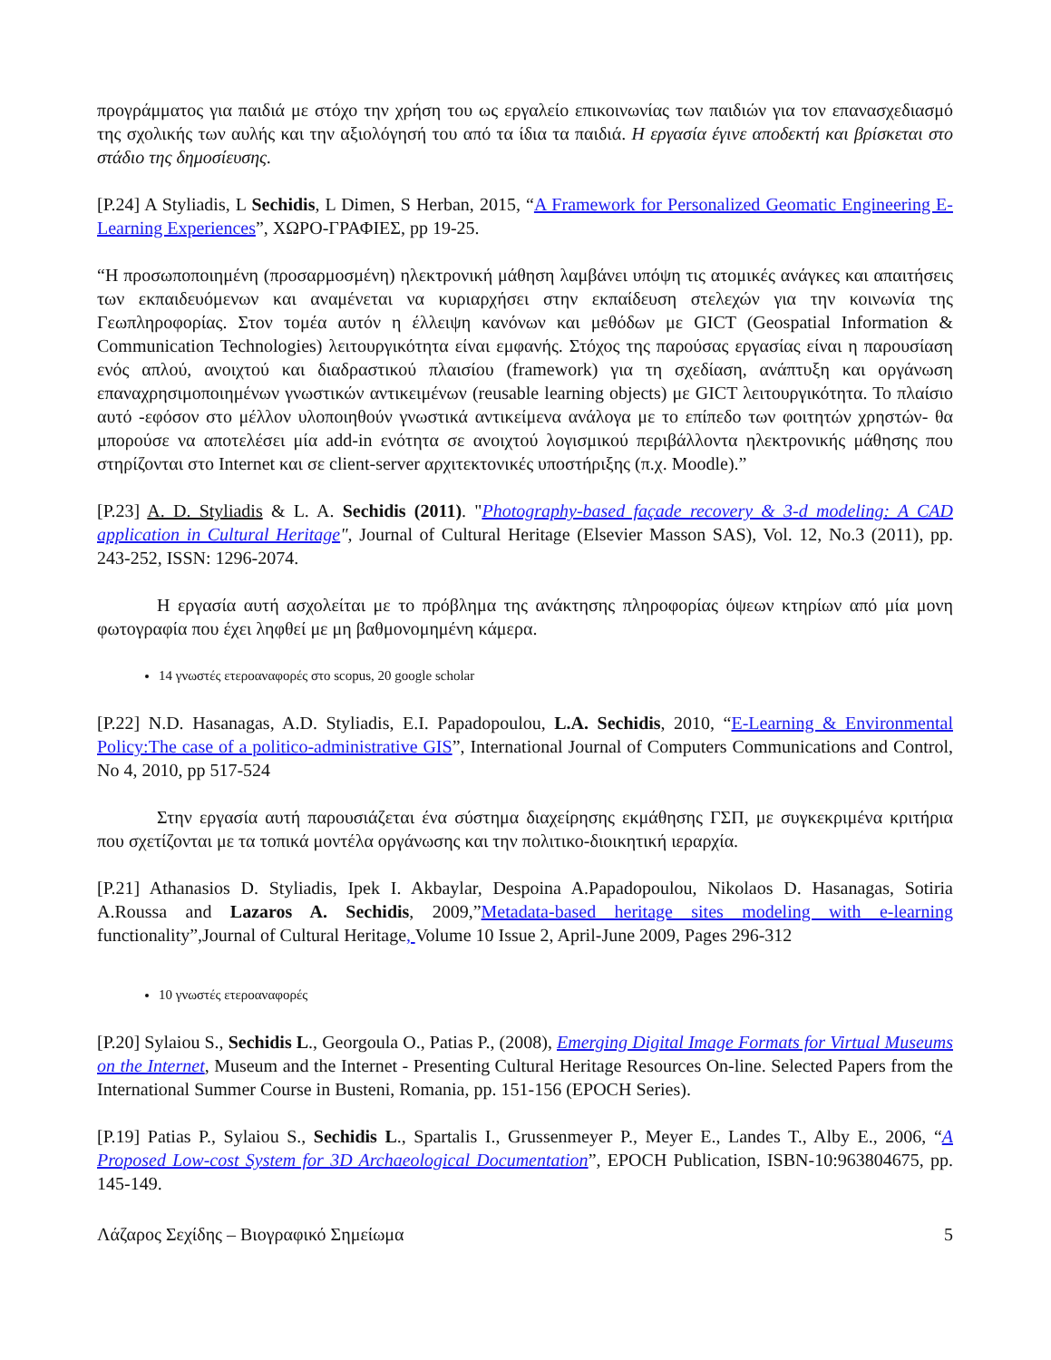προγράμματος για παιδιά με στόχο την χρήση του ως εργαλείο επικοινωνίας των παιδιών για τον επανασχεδιασμό της σχολικής των αυλής και την αξιολόγησή του από τα ίδια τα παιδιά. Η εργασία έγινε αποδεκτή και βρίσκεται στο στάδιο της δημοσίευσης.
[P.24] A Styliadis, L Sechidis, L Dimen, S Herban, 2015, “A Framework for Personalized Geomatic Engineering E-Learning Experiences”, ΧΩΡΟ-ΓΡΑΦΙΕΣ, pp 19-25.
“Η προσωποποιημένη (προσαρμοσμένη) ηλεκτρονική μάθηση λαμβάνει υπόψη τις ατομικές ανάγκες και απαιτήσεις των εκπαιδευόμενων και αναμένεται να κυριαρχήσει στην εκπαίδευση στελεχών για την κοινωνία της Γεωπληροφορίας. Στον τομέα αυτόν η έλλειψη κανόνων και μεθόδων με GICT (Geospatial Information & Communication Technologies) λειτουργικότητα είναι εμφανής. Στόχος της παρούσας εργασίας είναι η παρουσίαση ενός απλού, ανοιχτού και διαδραστικού πλαισίου (framework) για τη σχεδίαση, ανάπτυξη και οργάνωση επαναχρησιμοποιημένων γνωστικών αντικειμένων (reusable learning objects) με GICT λειτουργικότητα. Το πλαίσιο αυτό -εφόσον στο μέλλον υλοποιηθούν γνωστικά αντικείμενα ανάλογα με το επίπεδο των φοιτητών χρηστών- θα μπορούσε να αποτελέσει μία add-in ενότητα σε ανοιχτού λογισμικού περιβάλλοντα ηλεκτρονικής μάθησης που στηρίζονται στο Internet και σε client-server αρχιτεκτονικές υποστήριξης (π.χ. Moodle).”
[P.23] A. D. Styliadis & L. A. Sechidis (2011). "Photography-based façade recovery & 3-d modeling: A CAD application in Cultural Heritage", Journal of Cultural Heritage (Elsevier Masson SAS), Vol. 12, No.3 (2011), pp. 243-252, ISSN: 1296-2074.
Η εργασία αυτή ασχολείται με το πρόβλημα της ανάκτησης πληροφορίας όψεων κτηρίων από μία μονη φωτογραφία που έχει ληφθεί με μη βαθμονομημένη κάμερα.
14 γνωστές ετεροαναφορές στο scopus, 20 google scholar
[P.22] N.D. Hasanagas, A.D. Styliadis, E.I. Papadopoulou, L.A. Sechidis, 2010, “E-Learning & Environmental Policy:The case of a politico-administrative GIS”, International Journal of Computers Communications and Control, No 4, 2010, pp 517-524
Στην εργασία αυτή παρουσιάζεται ένα σύστημα διαχείρησης εκμάθησης ΓΣΠ, με συγκεκριμένα κριτήρια που σχετίζονται με τα τοπικά μοντέλα οργάνωσης και την πολιτικο-διοικητική ιεραρχία.
[P.21] Athanasios D. Styliadis, Ipek I. Akbaylar, Despoina A.Papadopoulou, Nikolaos D. Hasanagas, Sotiria A.Roussa and Lazaros A. Sechidis, 2009,”Metadata-based heritage sites modeling with e-learning functionality”,Journal of Cultural Heritage, Volume 10 Issue 2, April-June 2009, Pages 296-312
10 γνωστές ετεροαναφορές
[P.20] Sylaiou S., Sechidis L., Georgoula O., Patias P., (2008), Emerging Digital Image Formats for Virtual Museums on the Internet, Museum and the Internet - Presenting Cultural Heritage Resources On-line. Selected Papers from the International Summer Course in Busteni, Romania, pp. 151-156 (EPOCH Series).
[P.19] Patias P., Sylaiou S., Sechidis L., Spartalis I., Grussenmeyer P., Meyer E., Landes T., Alby E., 2006, “A Proposed Low-cost System for 3D Archaeological Documentation”, EPOCH Publication, ISBN-10:963804675, pp. 145-149.
Λάζαρος Σεχίδης – Βιογραφικό Σημείωμα 5